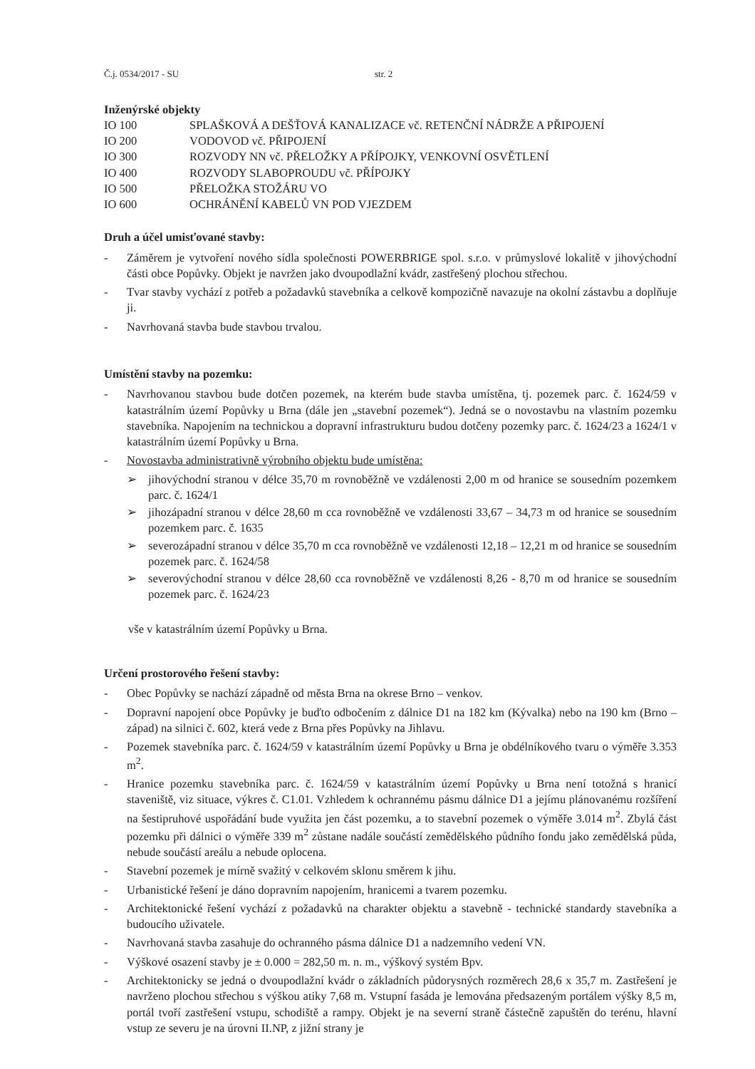Č.j. 0534/2017 - SU str. 2
Inženýrské objekty
IO 100 SPLAŠKOVÁ A DEŠŤOVÁ KANALIZACE vč. RETENČNÍ NÁDRŽE A PŘIPOJENÍ
IO 200 VODOVOD vč. PŘIPOJENÍ
IO 300 ROZVODY NN vč. PŘELOŽKY A PŘÍPOJKY, VENKOVNÍ OSVĚTLENÍ
IO 400 ROZVODY SLABOPROUDU vč. PŘÍPOJKY
IO 500 PŘELOŽKA STOŽÁRU VO
IO 600 OCHRÁNĚNÍ KABELŮ VN POD VJEZDEM
Druh a účel umisťované stavby:
- Záměrem je vytvoření nového sídla společnosti POWERBRIGE spol. s.r.o. v průmyslové lokalitě v jihovýchodní části obce Popůvky. Objekt je navržen jako dvoupodlažní kvádr, zastřešený plochou střechou.
- Tvar stavby vychází z potřeb a požadavků stavebníka a celkově kompozičně navazuje na okolní zástavbu a doplňuje ji.
- Navrhovaná stavba bude stavbou trvalou.
Umístění stavby na pozemku:
- Navrhovanou stavbou bude dotčen pozemek, na kterém bude stavba umístěna, tj. pozemek parc. č. 1624/59 v katastrálním území Popůvky u Brna (dále jen „stavební pozemek“). Jedná se o novostavbu na vlastním pozemku stavebníka. Napojením na technickou a dopravní infrastrukturu budou dotčeny pozemky parc. č. 1624/23 a 1624/1 v katastrálním území Popůvky u Brna.
- Novostavba administrativně výrobního objektu bude umístěna:
➢ jihovýchodní stranou v délce 35,70 m rovnoběžně ve vzdálenosti 2,00 m od hranice se sousedním pozemkem parc. č. 1624/1
➢ jihozápadní stranou v délce 28,60 m cca rovnoběžně ve vzdálenosti 33,67 – 34,73 m od hranice se sousedním pozemkem parc. č. 1635
➢ severozápadní stranou v délce 35,70 m cca rovnoběžně ve vzdálenosti 12,18 – 12,21 m od hranice se sousedním pozemek parc. č. 1624/58
➢ severovýchodní stranou v délce 28,60 cca rovnoběžně ve vzdálenosti 8,26 - 8,70 m od hranice se sousedním pozemek parc. č. 1624/23
vše v katastrálním území Popůvky u Brna.
Určení prostorového řešení stavby:
- Obec Popůvky se nachází západně od města Brna na okrese Brno – venkov.
- Dopravní napojení obce Popůvky je buďto odbočením z dálnice D1 na 182 km (Kývalka) nebo na 190 km (Brno – západ) na silnici č. 602, která vede z Brna přes Popůvky na Jihlavu.
- Pozemek stavebníka parc. č. 1624/59 v katastrálním území Popůvky u Brna je obdélníkového tvaru o výměře 3.353 m<sup>2</sup>.
- Hranice pozemku stavebníka parc. č. 1624/59 v katastrálním území Popůvky u Brna není totožná s hranicí staveniště, viz situace, výkres č. C1.01. Vzhledem k ochrannému pásmu dálnice D1 a jejímu plánovanému rozšíření na šestipruhové uspořádání bude využita jen část pozemku, a to stavební pozemek o výměře 3.014 m<sup>2</sup>. Zbylá část pozemku při dálnici o výměře 339 m<sup>2</sup> zůstane nadále součástí zemědělského půdního fondu jako zemědělská půda, nebude součástí areálu a nebude oplocena.
- Stavební pozemek je mírně svažitý v celkovém sklonu směrem k jihu.
- Urbanistické řešení je dáno dopravním napojením, hranicemi a tvarem pozemku.
- Architektonické řešení vychází z požadavků na charakter objektu a stavebně - technické standardy stavebníka a budoucího uživatele.
- Navrhovaná stavba zasahuje do ochranného pásma dálnice D1 a nadzemního vedení VN.
- Výškové osazení stavby je ± 0.000 = 282,50 m. n. m., výškový systém Bpv.
- Architektonicky se jedná o dvoupodlažní kvádr o základních půdorysných rozměrech 28,6 x 35,7 m. Zastřešení je navrženo plochou střechou s výškou atiky 7,68 m. Vstupní fasáda je lemována předsazeným portálem výšky 8,5 m, portál tvoří zastřešení vstupu, schodiště a rampy. Objekt je na severní straně částečně zapuštěn do terénu, hlavní vstup ze severu je na úrovni II.NP, z jižní strany je